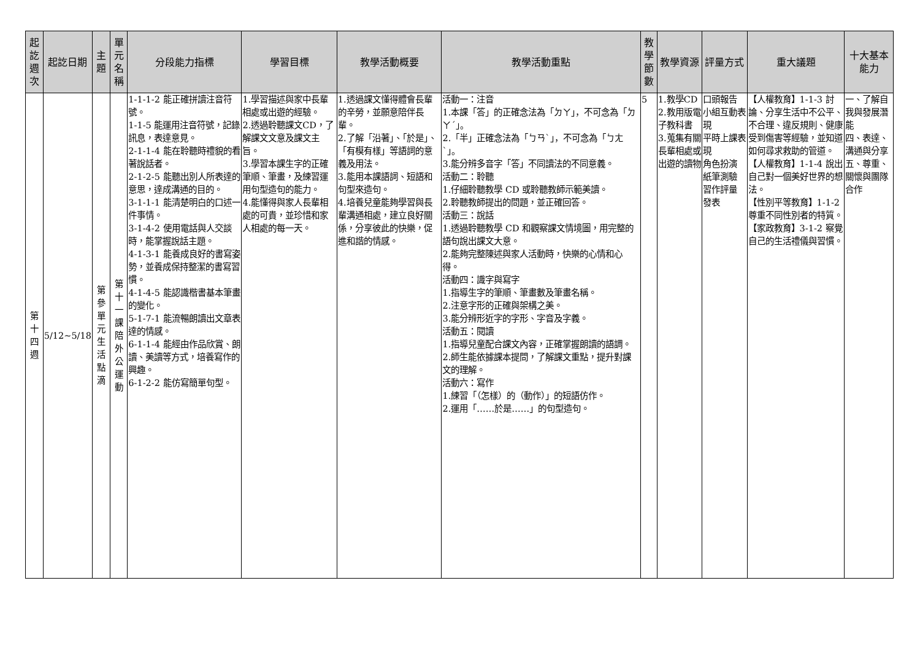| 起訖週次 | 起訖日期 | 主題 | 單元名稱 | 分段能力指標 | 學習目標 | 教學活動概要 | 教學活動重點 | 教學節數 | 教學資源 | 評量方式 | 重大議題 | 十大基本能力 |
| --- | --- | --- | --- | --- | --- | --- | --- | --- | --- | --- | --- | --- |
| 第十四週 | 5/12~5/18 | 第參單元生活點滴 | 第十一課陪外公運動 | 1-1-1-2 能正確拼讀注音符號。 1-1-5 能運用注音符號，記錄訊息，表達意見。 2-1-1-4 能在聆聽時禮貌的看著說話者。 2-1-2-5 能聽出別人所表達的意思，達成溝通的目的。 3-1-1-1 能清楚明白的口述一件事情。 3-1-4-2 使用電話與人交談時，能掌握說話主題。 4-1-3-1 能養成良好的書寫姿勢，並養成保持整潔的書寫習慣。 4-1-4-5 能認識楷書基本筆畫的變化。 5-1-7-1 能流暢朗讀出文章表達的情感。 6-1-1-4 能經由作品欣賞、朗讀、美讀等方式，培養寫作的興趣。 6-1-2-2 能仿寫簡單句型。 | 1.學習描述與家中長輩相處或出遊的經驗。 2.透過聆聽課文CD，了解課文文意及課文主旨。 3.學習本課生字的正確筆順、筆畫，及練習運用句型造句的能力。 4.能懂得與家人長輩相處的可貴，並珍惜和家人相處的每一天。 | 1.透過課文懂得體會長輩的辛勞，並願意陪伴長輩。 2.了解「沿著」、「於是」、「有模有樣」等語詞的意義及用法。 3.能用本課語詞、短語和句型來造句。 4.培養兒童能夠學習與長輩溝通相處，建立良好關係，分享彼此的快樂，促進和諧的情感。 | 活動一：注音 1.本課「答」的正確念法為「ㄉㄚ」，不可念為「ㄉㄚˊ」。 2.「半」正確念法為「ㄅㄢˋ」，不可念為「ㄅㄤˋ」。 3.能分辨多音字「答」不同讀法的不同意義。 活動二：聆聽 1.仔細聆聽教學 CD 或聆聽教師示範美讀。 2.聆聽教師提出的問題，並正確回答。 活動三：說話 1.透過聆聽教學 CD 和觀察課文情境圖，用完整的語句說出課文大意。 2.能夠完整陳述與家人活動時，快樂的心情和心得。 活動四：識字與寫字 1.指導生字的筆順、筆畫數及筆畫名稱。 2.注意字形的正確與架構之美。 3.能分辨形近字的字形、字音及字義。 活動五：閱讀 1.指導兒童配合課文內容，正確掌握朗讀的語調。 2.師生能依據課本提問，了解課文重點，提升對課文的理解。 活動六：寫作 1.練習「（怎樣）的（動作）」的短語仿作。 2.運用「……於是……」的句型造句。 | 5 | 1.教學CD 2.教用版電子教科書 3.蒐集有關長輩相處或出遊的讀物 | 口頭報告 小組互動表現 平時上課表現 角色扮演 紙筆測驗 習作評量 發表 | 【人權教育】1-1-3 討論、分享生活中不公平、不合理、違反規則、健康受到傷害等經驗，並知道如何尋求救助的管道。 【人權教育】1-1-4 說出自己對一個美好世界的想法。 【性別平等教育】1-1-2 尊重不同性別者的特質。 【家政教育】3-1-2 察覺自己的生活禮儀與習慣。 | 一、了解自我與發展潛能 四、表達、溝通與分享 五、尊重、關懷與團隊合作 |